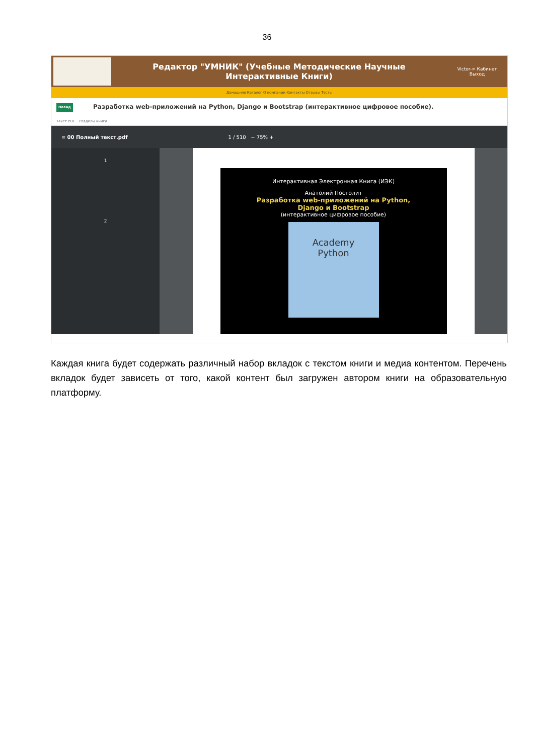36
Редактор "УМНИК" (Учебные Методические Научные
Интерактивные Книги)
Victor-> Кабинет
Выход
Домашняя Каталог О компании Контакты Отзывы Тесты
Назад Разработка web-приложений на Python, Django и Bootstrap (интерактивное цифровое пособие).
Текст PDF Разделы книги
≡ 00 Полный текст.pdf 1 / 510 − 75% +
1
2
Интерактивная Электронная Книга (ИЭК)
Анатолий Постолит
Разработка web-приложений на Python,
Django и Bootstrap
(интерактивное цифровое пособие)
Academy
Python
Каждая книга будет содержать различный набор вкладок с текстом книги и медиа контентом. Перечень вкладок будет зависеть от того, какой контент был загружен автором книги на образовательную платформу.